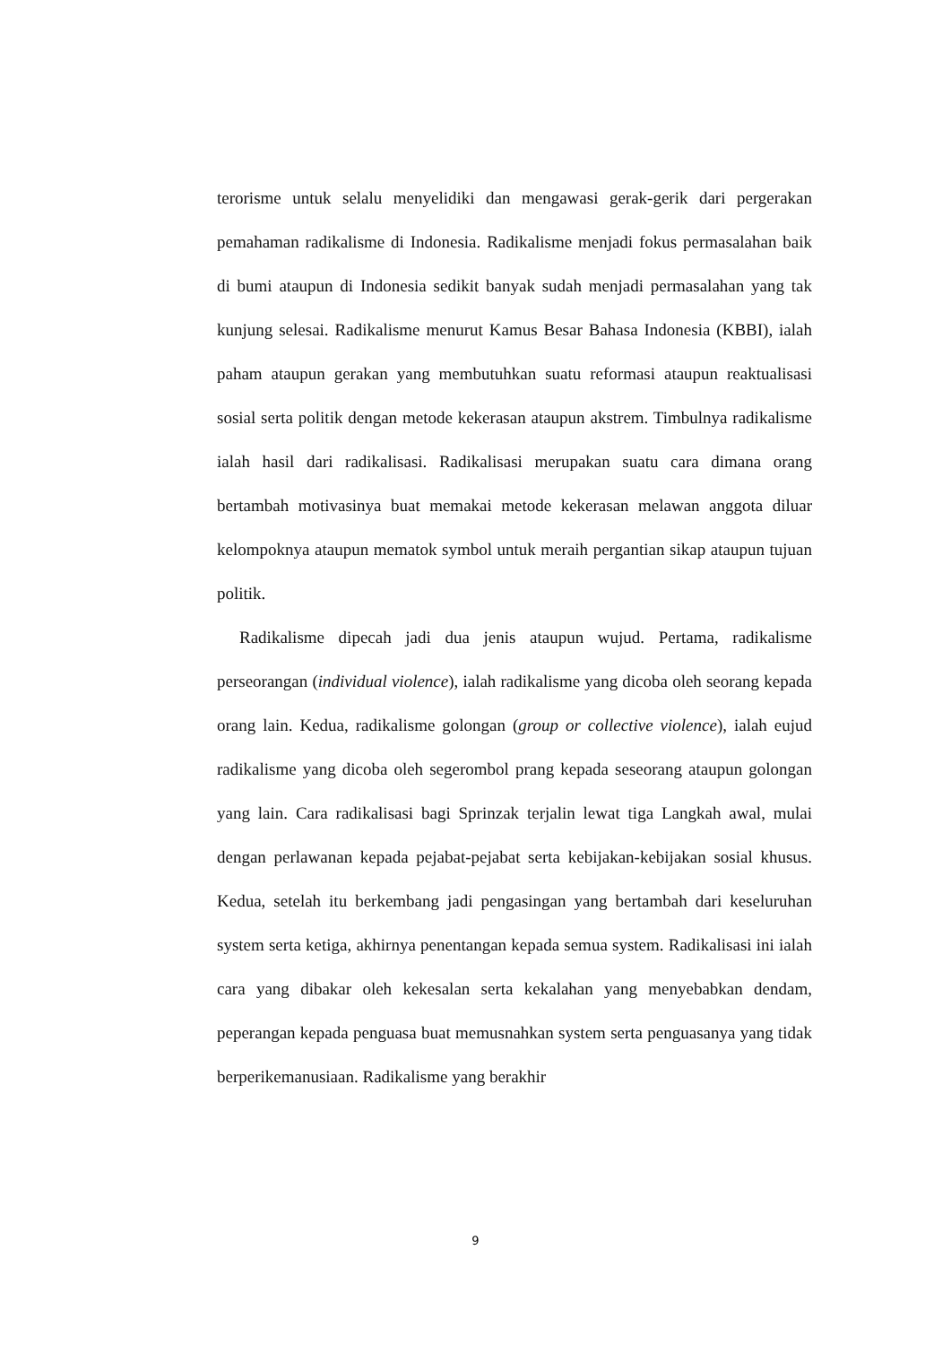terorisme untuk selalu menyelidiki dan mengawasi gerak-gerik dari pergerakan pemahaman radikalisme di Indonesia. Radikalisme menjadi fokus permasalahan baik di bumi ataupun di Indonesia sedikit banyak sudah menjadi permasalahan yang tak kunjung selesai. Radikalisme menurut Kamus Besar Bahasa Indonesia (KBBI), ialah paham ataupun gerakan yang membutuhkan suatu reformasi ataupun reaktualisasi sosial serta politik dengan metode kekerasan ataupun akstrem. Timbulnya radikalisme ialah hasil dari radikalisasi. Radikalisasi merupakan suatu cara dimana orang bertambah motivasinya buat memakai metode kekerasan melawan anggota diluar kelompoknya ataupun mematok symbol untuk meraih pergantian sikap ataupun tujuan politik.
Radikalisme dipecah jadi dua jenis ataupun wujud. Pertama, radikalisme perseorangan (individual violence), ialah radikalisme yang dicoba oleh seorang kepada orang lain. Kedua, radikalisme golongan (group or collective violence), ialah eujud radikalisme yang dicoba oleh segerombol prang kepada seseorang ataupun golongan yang lain. Cara radikalisasi bagi Sprinzak terjalin lewat tiga Langkah awal, mulai dengan perlawanan kepada pejabat-pejabat serta kebijakan-kebijakan sosial khusus. Kedua, setelah itu berkembang jadi pengasingan yang bertambah dari keseluruhan system serta ketiga, akhirnya penentangan kepada semua system. Radikalisasi ini ialah cara yang dibakar oleh kekesalan serta kekalahan yang menyebabkan dendam, peperangan kepada penguasa buat memusnahkan system serta penguasanya yang tidak berperikemanusiaan. Radikalisme yang berakhir
9